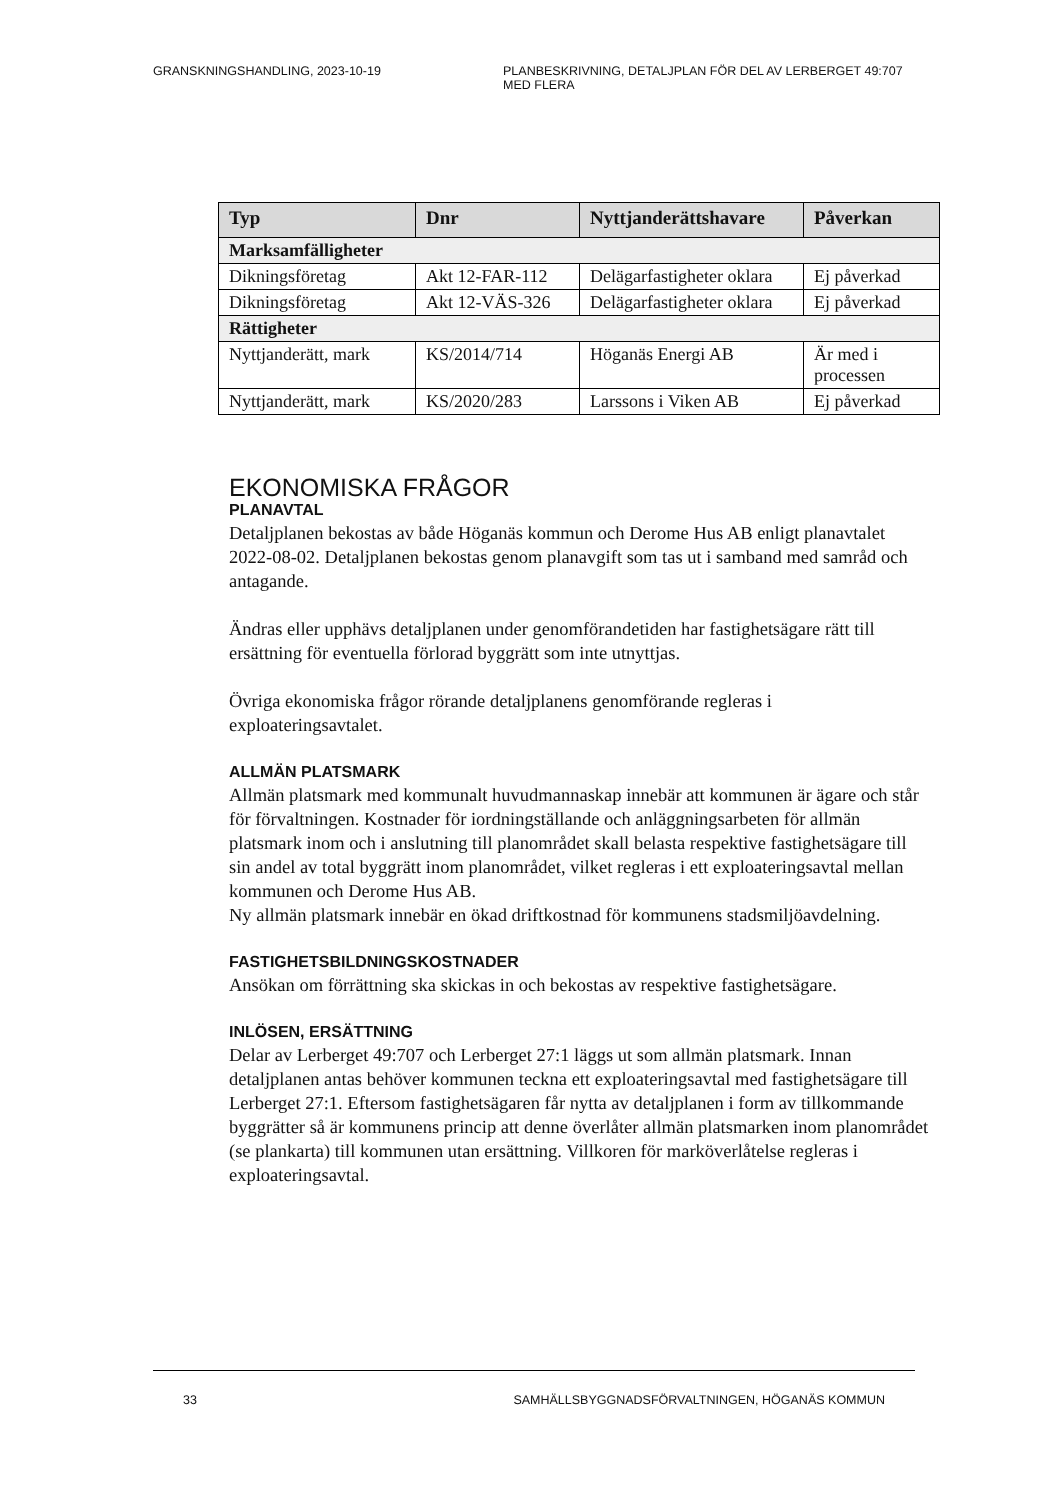GRANSKNINGSHANDLING, 2023-10-19 PLANBESKRIVNING, DETALJPLAN FÖR DEL AV LERBERGET 49:707 MED FLERA
| Typ | Dnr | Nyttjanderättshavare | Påverkan |
| --- | --- | --- | --- |
| Marksamfälligheter | | | |
| Dikningsföretag | Akt 12-FAR-112 | Delägarfastigheter oklara | Ej påverkad |
| Dikningsföretag | Akt 12-VÄS-326 | Delägarfastigheter oklara | Ej påverkad |
| Rättigheter | | | |
| Nyttjanderätt, mark | KS/2014/714 | Höganäs Energi AB | Är med i processen |
| Nyttjanderätt, mark | KS/2020/283 | Larssons i Viken AB | Ej påverkad |
EKONOMISKA FRÅGOR
PLANAVTAL
Detaljplanen bekostas av både Höganäs kommun och Derome Hus AB enligt planavtalet 2022-08-02. Detaljplanen bekostas genom planavgift som tas ut i samband med samråd och antagande.
Ändras eller upphävs detaljplanen under genomförandetiden har fastighetsägare rätt till ersättning för eventuella förlorad byggrätt som inte utnyttjas.
Övriga ekonomiska frågor rörande detaljplanens genomförande regleras i exploateringsavtalet.
ALLMÄN PLATSMARK
Allmän platsmark med kommunalt huvudmannaskap innebär att kommunen är ägare och står för förvaltningen. Kostnader för iordningställande och anläggningsarbeten för allmän platsmark inom och i anslutning till planområdet skall belasta respektive fastighetsägare till sin andel av total byggrätt inom planområdet, vilket regleras i ett exploateringsavtal mellan kommunen och Derome Hus AB.
Ny allmän platsmark innebär en ökad driftkostnad för kommunens stadsmiljöavdelning.
FASTIGHETSBILDNINGSKOSTNADER
Ansökan om förrättning ska skickas in och bekostas av respektive fastighetsägare.
INLÖSEN, ERSÄTTNING
Delar av Lerberget 49:707 och Lerberget 27:1 läggs ut som allmän platsmark. Innan detaljplanen antas behöver kommunen teckna ett exploateringsavtal med fastighetsägare till Lerberget 27:1. Eftersom fastighetsägaren får nytta av detaljplanen i form av tillkommande byggrätter så är kommunens princip att denne överlåter allmän platsmarken inom planområdet (se plankarta) till kommunen utan ersättning. Villkoren för marköverlåtelse regleras i exploateringsavtal.
33 SAMHÄLLSBYGGNADSFÖRVALTNINGEN, HÖGANÄS KOMMUN